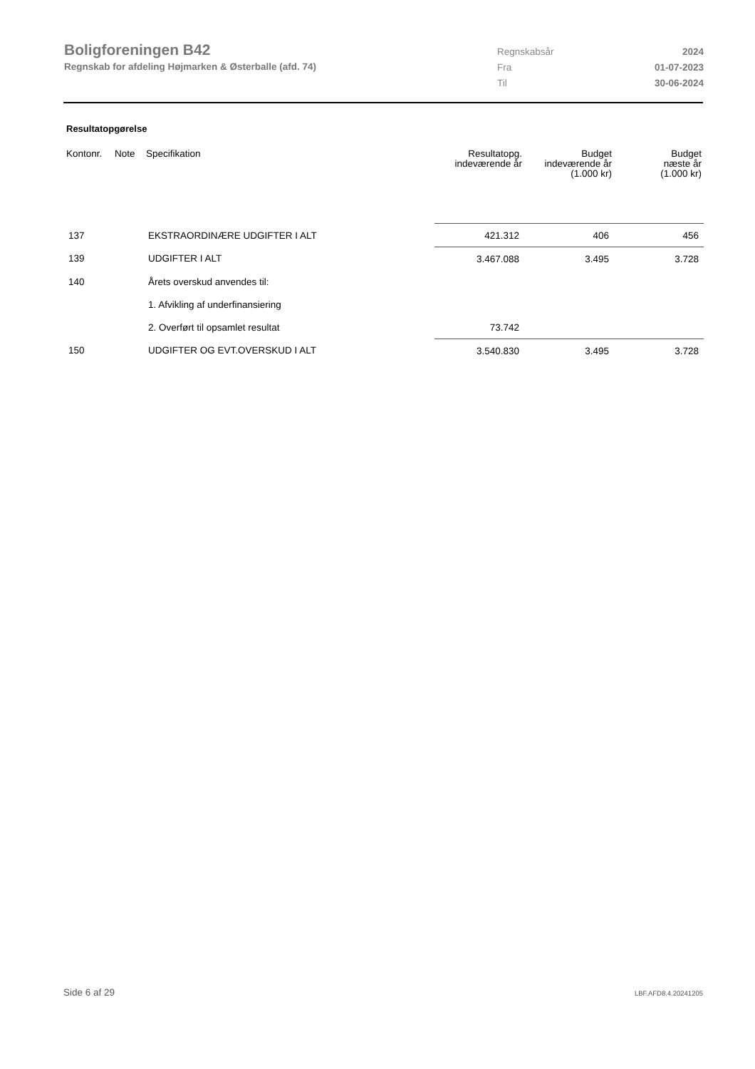Boligforeningen B42
Regnskab for afdeling Højmarken & Østerballe (afd. 74)
| Regnskabsår | 2024 |
| Fra | 01-07-2023 |
| Til | 30-06-2024 |
Resultatopgørelse
| Kontonr. | Note | Specifikation | Resultatopg. indeværende år | Budget indeværende år (1.000 kr) | Budget næste år (1.000 kr) |
| --- | --- | --- | --- | --- | --- |
| 137 | | EKSTRAORDINÆRE UDGIFTER I ALT | 421.312 | 406 | 456 |
| 139 | | UDGIFTER I ALT | 3.467.088 | 3.495 | 3.728 |
| 140 | | Årets overskud anvendes til: | | | |
| | | 1. Afvikling af underfinansiering | | | |
| | | 2. Overført til opsamlet resultat | 73.742 | | |
| 150 | | UDGIFTER OG EVT.OVERSKUD I ALT | 3.540.830 | 3.495 | 3.728 |
Side 6 af 29 LBF.AFD8.4.20241205